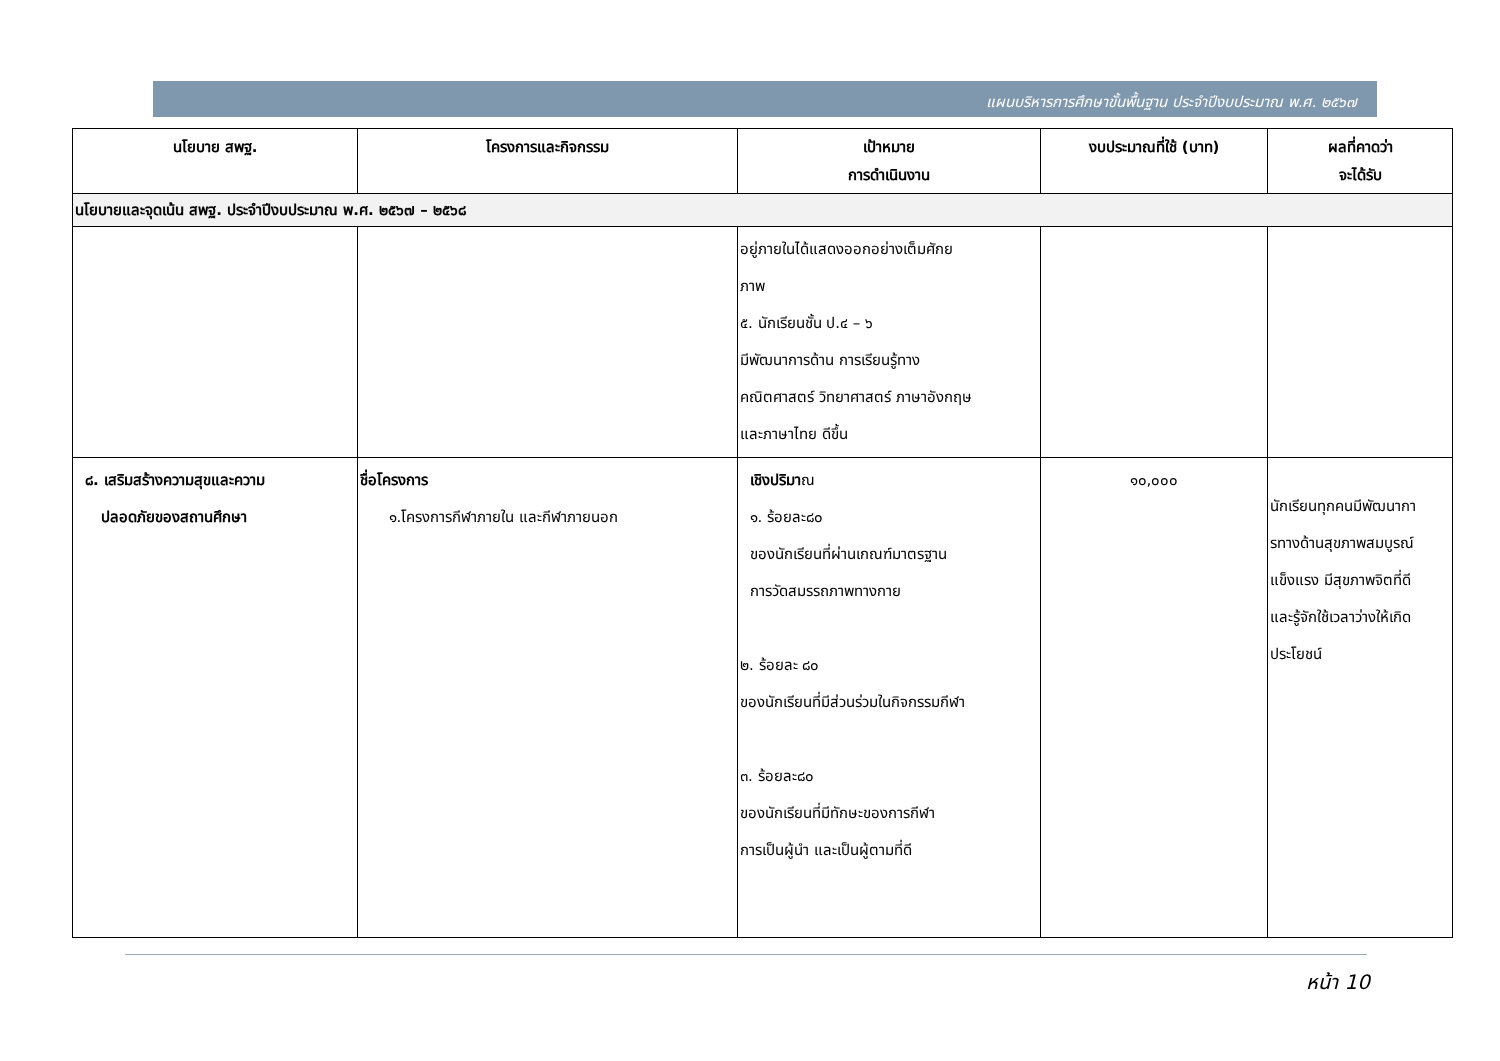แผนบริหารการศึกษาขั้นพื้นฐาน ประจำปีงบประมาณ พ.ศ. ๒๕๖๗
| นโยบาย สพฐ. | โครงการและกิจกรรม | เป้าหมาย การดำเนินงาน | งบประมาณที่ใช้ (บาท) | ผลที่คาดว่า จะได้รับ |
| --- | --- | --- | --- | --- |
| นโยบายและจุดเน้น สพฐ. ประจำปีงบประมาณ พ.ศ. ๒๕๖๗ – ๒๕๖๘ | | | | |
| | | อยู่ภายในได้แสดงออกอย่างเต็มศักย ภาพ ๕. นักเรียนชั้น ป.๔ – ๖ มีพัฒนาการด้าน การเรียนรู้ทาง คณิตศาสตร์ วิทยาศาสตร์ ภาษาอังกฤษ และภาษาไทย ดีขึ้น | | |
| ๘. เสริมสร้างความสุขและความ ปลอดภัยของสถานศึกษา | ชื่อโครงการ ๑.โครงการกีฬาภายใน และกีฬาภายนอก | เชิงปริมา ณ ๑. ร้อยละ๘๐ ของนักเรียนที่ผ่านเกณฑ์มาตรฐาน การวัดสมรรถภาพทางกาย ๒. ร้อยละ ๘๐ ของนักเรียนที่มีส่วนร่วมในกิจกรรมกีฬา ๓. ร้อยละ๘๐ ของนักเรียนที่มีทักษะของการกีฬา การเป็นผู้นำ และเป็นผู้ตามที่ดี | ๑๐,๐๐๐ | นักเรียนทุกคนมีพัฒนากา รทางด้านสุขภาพสมบูรณ์ แข็งแรง มีสุขภาพจิตที่ดี และรู้จักใช้เวลาว่างให้เกิด ประโยชน์ |
หน้า 10